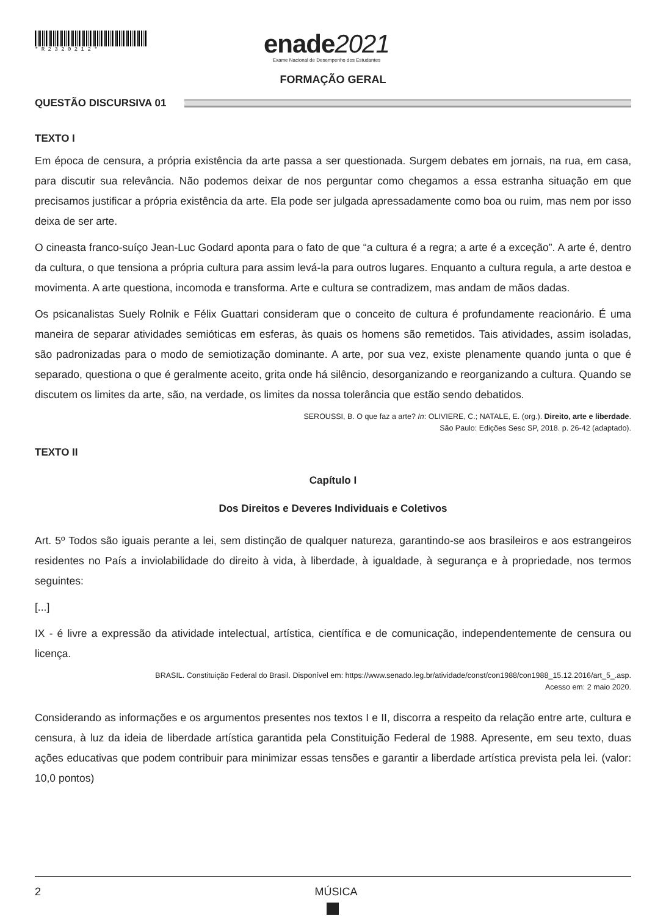* R 2 3 2 0 2 1 2 *
enade2021
Exame Nacional de Desempenho dos Estudantes
FORMAÇÃO GERAL
QUESTÃO DISCURSIVA 01
TEXTO I
Em época de censura, a própria existência da arte passa a ser questionada. Surgem debates em jornais, na rua, em casa, para discutir sua relevância. Não podemos deixar de nos perguntar como chegamos a essa estranha situação em que precisamos justificar a própria existência da arte. Ela pode ser julgada apressadamente como boa ou ruim, mas nem por isso deixa de ser arte.
O cineasta franco-suíço Jean-Luc Godard aponta para o fato de que “a cultura é a regra; a arte é a exceção”. A arte é, dentro da cultura, o que tensiona a própria cultura para assim levá-la para outros lugares. Enquanto a cultura regula, a arte destoa e movimenta. A arte questiona, incomoda e transforma. Arte e cultura se contradizem, mas andam de mãos dadas.
Os psicanalistas Suely Rolnik e Félix Guattari consideram que o conceito de cultura é profundamente reacionário. É uma maneira de separar atividades semióticas em esferas, às quais os homens são remetidos. Tais atividades, assim isoladas, são padronizadas para o modo de semiotização dominante. A arte, por sua vez, existe plenamente quando junta o que é separado, questiona o que é geralmente aceito, grita onde há silêncio, desorganizando e reorganizando a cultura. Quando se discutem os limites da arte, são, na verdade, os limites da nossa tolerância que estão sendo debatidos.
SEROUSSI, B. O que faz a arte? In: OLIVIERE, C.; NATALE, E. (org.). Direito, arte e liberdade.
São Paulo: Edições Sesc SP, 2018. p. 26-42 (adaptado).
TEXTO II
Capítulo I
Dos Direitos e Deveres Individuais e Coletivos
Art. 5º Todos são iguais perante a lei, sem distinção de qualquer natureza, garantindo-se aos brasileiros e aos estrangeiros residentes no País a inviolabilidade do direito à vida, à liberdade, à igualdade, à segurança e à propriedade, nos termos seguintes:
[...]
IX - é livre a expressão da atividade intelectual, artística, científica e de comunicação, independentemente de censura ou licença.
BRASIL. Constituição Federal do Brasil. Disponível em: https://www.senado.leg.br/atividade/const/con1988/con1988_15.12.2016/art_5_.asp.
Acesso em: 2 maio 2020.
Considerando as informações e os argumentos presentes nos textos I e II, discorra a respeito da relação entre arte, cultura e censura, à luz da ideia de liberdade artística garantida pela Constituição Federal de 1988. Apresente, em seu texto, duas ações educativas que podem contribuir para minimizar essas tensões e garantir a liberdade artística prevista pela lei. (valor: 10,0 pontos)
2 MÚSICA